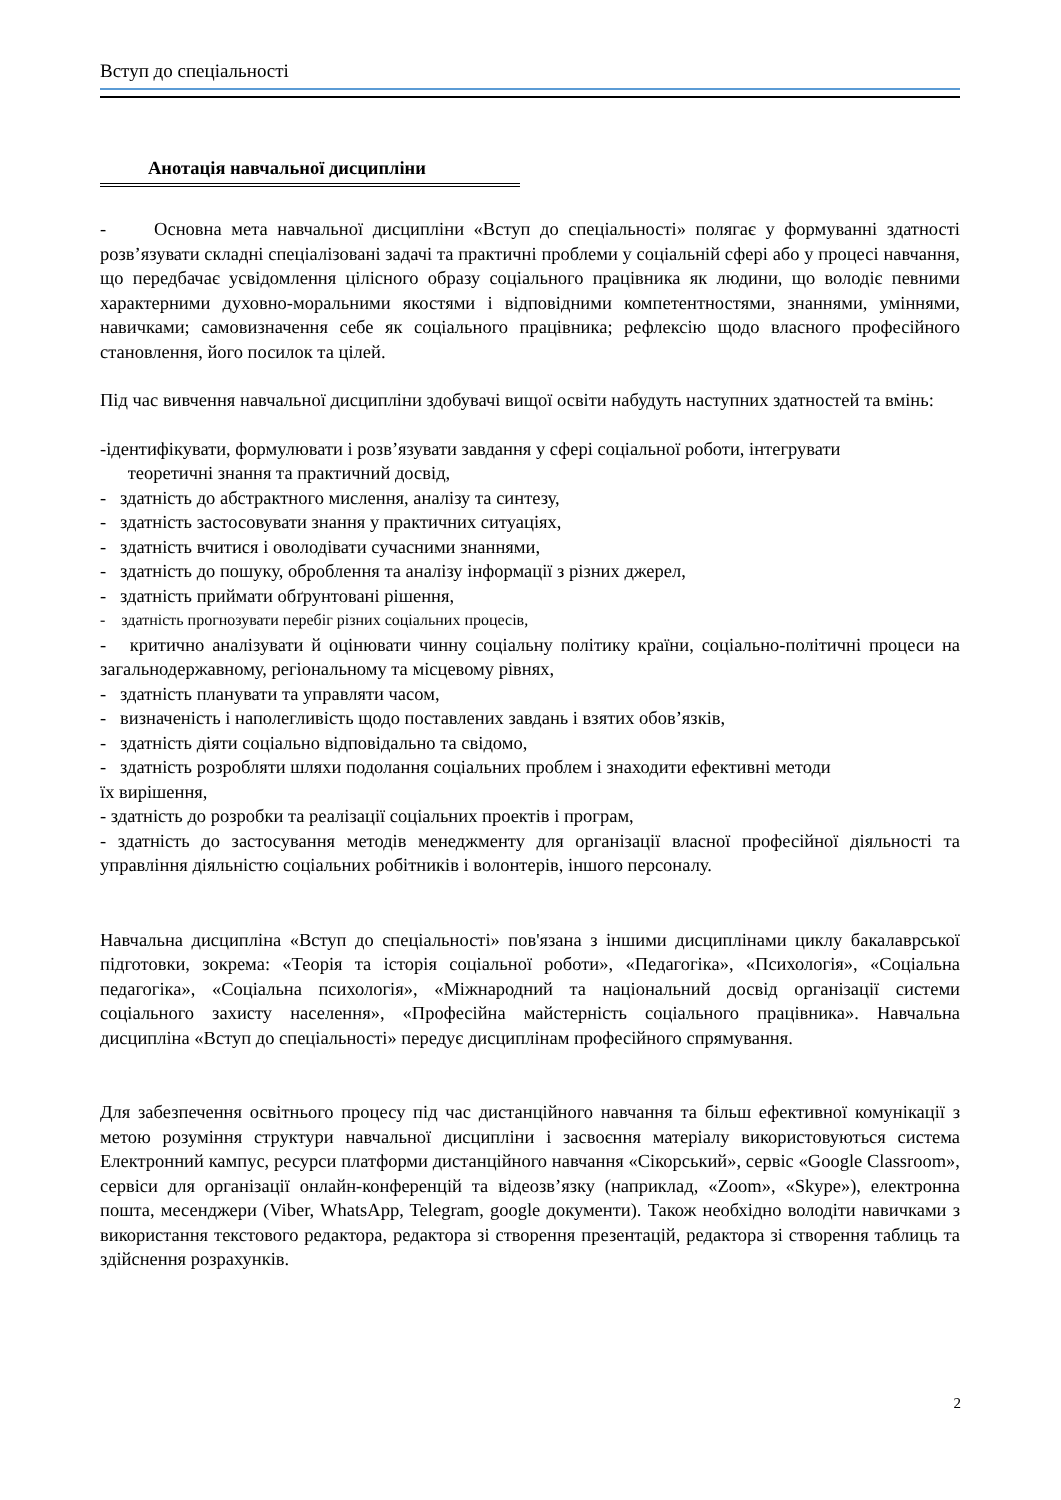Вступ до спеціальності
Анотація навчальної дисципліни
- Основна мета навчальної дисципліни «Вступ до спеціальності» полягає у формуванні здатності розв’язувати складні спеціалізовані задачі та практичні проблеми у соціальній сфері або у процесі навчання, що передбачає усвідомлення цілісного образу соціального працівника як людини, що володіє певними характерними духовно-моральними якостями і відповідними компетентностями, знаннями, уміннями, навичками; самовизначення себе як соціального працівника; рефлексію щодо власного професійного становлення, його посилок та цілей.
Під час вивчення навчальної дисципліни здобувачі вищої освіти набудуть наступних здатностей та вмінь:
-ідентифікувати, формулювати і розв’язувати завдання у сфері соціальної роботи, інтегрувати
теоретичні знання та практичний досвід,
- здатність до абстрактного мислення, аналізу та синтезу,
- здатність застосовувати знання у практичних ситуаціях,
- здатність вчитися і оволодівати сучасними знаннями,
- здатність до пошуку, оброблення та аналізу інформації з різних джерел,
- здатність приймати обґрунтовані рішення,
- здатність прогнозувати перебіг різних соціальних процесів,
- критично аналізувати й оцінювати чинну соціальну політику країни, соціально-політичні процеси на загальнодержавному, регіональному та місцевому рівнях,
- здатність планувати та управляти часом,
- визначеність і наполегливість щодо поставлених завдань і взятих обов’язків,
- здатність діяти соціально відповідально та свідомо,
- здатність розробляти шляхи подолання соціальних проблем і знаходити ефективні методи
їх вирішення,
- здатність до розробки та реалізації соціальних проектів і програм,
- здатність до застосування методів менеджменту для організації власної професійної діяльності та управління діяльністю соціальних робітників і волонтерів, іншого персоналу.
Навчальна дисципліна «Вступ до спеціальності» пов'язана з іншими дисциплінами циклу бакалаврської підготовки, зокрема: «Теорія та історія соціальної роботи», «Педагогіка», «Психологія», «Соціальна педагогіка», «Соціальна психологія», «Міжнародний та національний досвід організації системи соціального захисту населення», «Професійна майстерність соціального працівника». Навчальна дисципліна «Вступ до спеціальності» передує дисциплінам професійного спрямування.
Для забезпечення освітнього процесу під час дистанційного навчання та більш ефективної комунікації з метою розуміння структури навчальної дисципліни і засвоєння матеріалу використовуються система Електронний кампус, ресурси платформи дистанційного навчання «Сікорський», сервіс «Google Classroom», сервіси для організації онлайн-конференцій та відеозв’язку (наприклад, «Zoom», «Skype»), електронна пошта, месенджери (Viber, WhatsApp, Telegram, google документи). Також необхідно володіти навичками з використання текстового редактора, редактора зі створення презентацій, редактора зі створення таблиць та здійснення розрахунків.
2